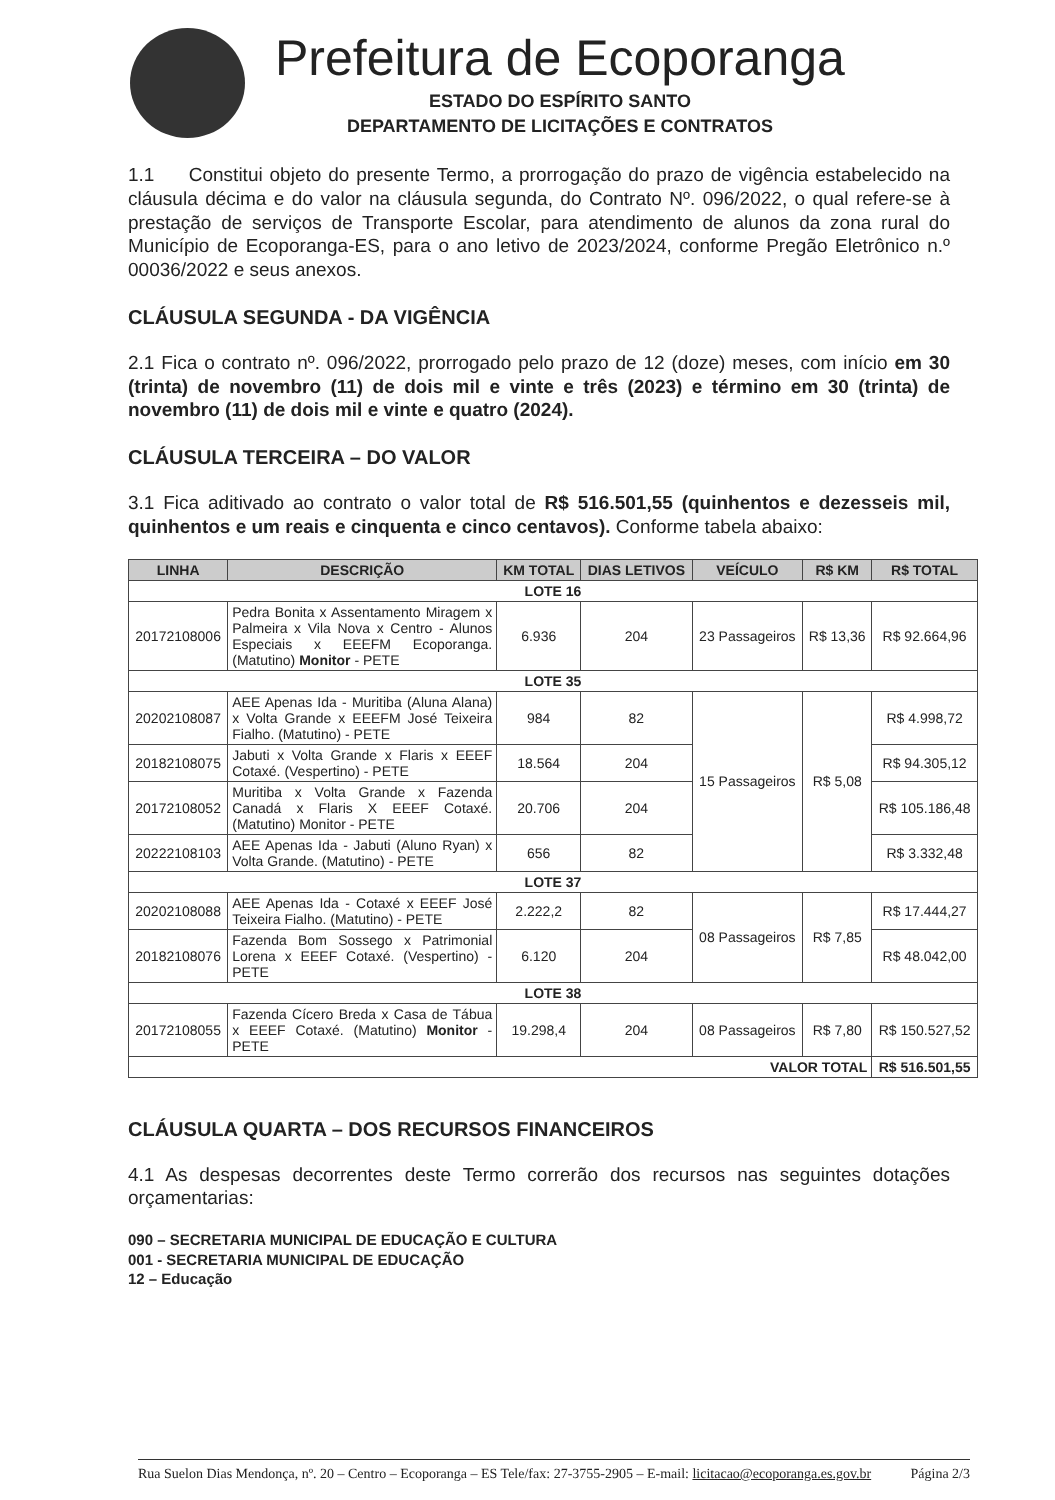Prefeitura de Ecoporanga
ESTADO DO ESPÍRITO SANTO
DEPARTAMENTO DE LICITAÇÕES E CONTRATOS
1.1 Constitui objeto do presente Termo, a prorrogação do prazo de vigência estabelecido na cláusula décima e do valor na cláusula segunda, do Contrato Nº. 096/2022, o qual refere-se à prestação de serviços de Transporte Escolar, para atendimento de alunos da zona rural do Município de Ecoporanga-ES, para o ano letivo de 2023/2024, conforme Pregão Eletrônico n.º 00036/2022 e seus anexos.
CLÁUSULA SEGUNDA - DA VIGÊNCIA
2.1 Fica o contrato nº. 096/2022, prorrogado pelo prazo de 12 (doze) meses, com início em 30 (trinta) de novembro (11) de dois mil e vinte e três (2023) e término em 30 (trinta) de novembro (11) de dois mil e vinte e quatro (2024).
CLÁUSULA TERCEIRA – DO VALOR
3.1 Fica aditivado ao contrato o valor total de R$ 516.501,55 (quinhentos e dezesseis mil, quinhentos e um reais e cinquenta e cinco centavos). Conforme tabela abaixo:
| LINHA | DESCRIÇÃO | KM TOTAL | DIAS LETIVOS | VEÍCULO | R$ KM | R$ TOTAL |
| --- | --- | --- | --- | --- | --- | --- |
| LOTE 16 | | | | | | |
| 20172108006 | Pedra Bonita x Assentamento Miragem x Palmeira x Vila Nova x Centro - Alunos Especiais x EEEFM Ecoporanga. (Matutino) Monitor - PETE | 6.936 | 204 | 23 Passageiros | R$ 13,36 | R$ 92.664,96 |
| LOTE 35 | | | | | | |
| 20202108087 | AEE Apenas Ida - Muritiba (Aluna Alana) x Volta Grande x EEEFM José Teixeira Fialho. (Matutino) - PETE | 984 | 82 | 15 Passageiros | R$ 5,08 | R$ 4.998,72 |
| 20182108075 | Jabuti x Volta Grande x Flaris x EEEF Cotaxé. (Vespertino) - PETE | 18.564 | 204 | | | R$ 94.305,12 |
| 20172108052 | Muritiba x Volta Grande x Fazenda Canadá x Flaris X EEEF Cotaxé. (Matutino) Monitor - PETE | 20.706 | 204 | | | R$ 105.186,48 |
| 20222108103 | AEE Apenas Ida - Jabuti (Aluno Ryan) x Volta Grande. (Matutino) - PETE | 656 | 82 | | | R$ 3.332,48 |
| LOTE 37 | | | | | | |
| 20202108088 | AEE Apenas Ida - Cotaxé x EEEF José Teixeira Fialho. (Matutino) - PETE | 2.222,2 | 82 | 08 Passageiros | R$ 7,85 | R$ 17.444,27 |
| 20182108076 | Fazenda Bom Sossego x Patrimonial Lorena x EEEF Cotaxé. (Vespertino) - PETE | 6.120 | 204 | | | R$ 48.042,00 |
| LOTE 38 | | | | | | |
| 20172108055 | Fazenda Cícero Breda x Casa de Tábua x EEEF Cotaxé. (Matutino) Monitor - PETE | 19.298,4 | 204 | 08 Passageiros | R$ 7,80 | R$ 150.527,52 |
| VALOR TOTAL | | | | | | R$ 516.501,55 |
CLÁUSULA QUARTA – DOS RECURSOS FINANCEIROS
4.1 As despesas decorrentes deste Termo correrão dos recursos nas seguintes dotações orçamentarias:
090 – SECRETARIA MUNICIPAL DE EDUCAÇÃO E CULTURA
001 - SECRETARIA MUNICIPAL DE EDUCAÇÃO
12 – Educação
Rua Suelon Dias Mendonça, nº. 20 – Centro – Ecoporanga – ES Tele/fax: 27-3755-2905 – E-mail: licitacao@ecoporanga.es.gov.br Página 2/3